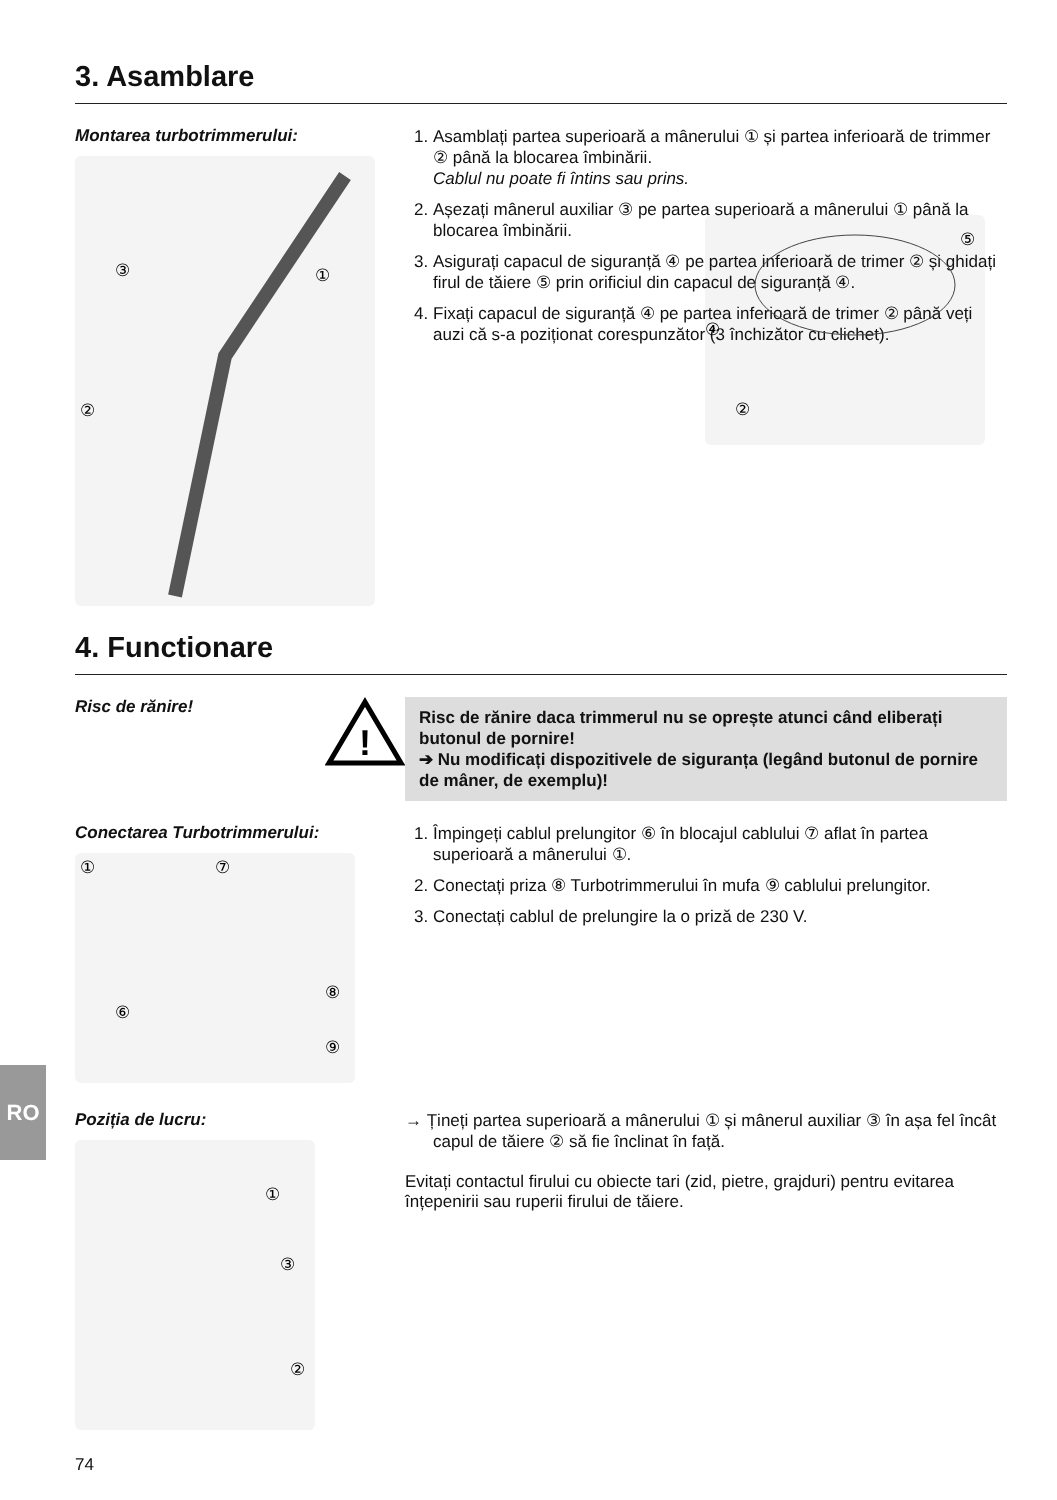3. Asamblare
Montarea turbotrimmerului:
③
①
②
1. Asamblați partea superioară a mânerului ① și partea inferioară de trimmer ② până la blocarea îmbinării.
Cablul nu poate fi întins sau prins.
2. Așezați mânerul auxiliar ③ pe partea superioară a mânerului ① până la blocarea îmbinării.
3. Asigurați capacul de siguranță ④ pe partea inferioară de trimer ② și ghidați firul de tăiere ⑤ prin orificiul din capacul de siguranță ④.
4. Fixați capacul de siguranță ④ pe partea inferioară de trimer ② până veți auzi că s-a poziționat corespunzător (3 închizător cu clichet).
④
⑤
②
4. Functionare
Risc de rănire!
!
Risc de rănire daca trimmerul nu se oprește atunci când eliberați butonul de pornire!
➔ Nu modificați dispozitivele de siguranța (legând butonul de pornire de mâner, de exemplu)!
Conectarea Turbotrimmerului:
①
⑦
⑧
⑥
⑨
1. Împingeți cablul prelungitor ⑥ în blocajul cablului ⑦ aflat în partea superioară a mânerului ①.
2. Conectați priza ⑧ Turbotrimmerului în mufa ⑨ cablului prelungitor.
3. Conectați cablul de prelungire la o priză de 230 V.
Poziția de lucru:
①
③
②
→ Țineți partea superioară a mânerului ① și mânerul auxiliar ③ în așa fel încât capul de tăiere ② să fie înclinat în față.
Evitați contactul firului cu obiecte tari (zid, pietre, grajduri) pentru evitarea înțepenirii sau ruperii firului de tăiere.
RO
74